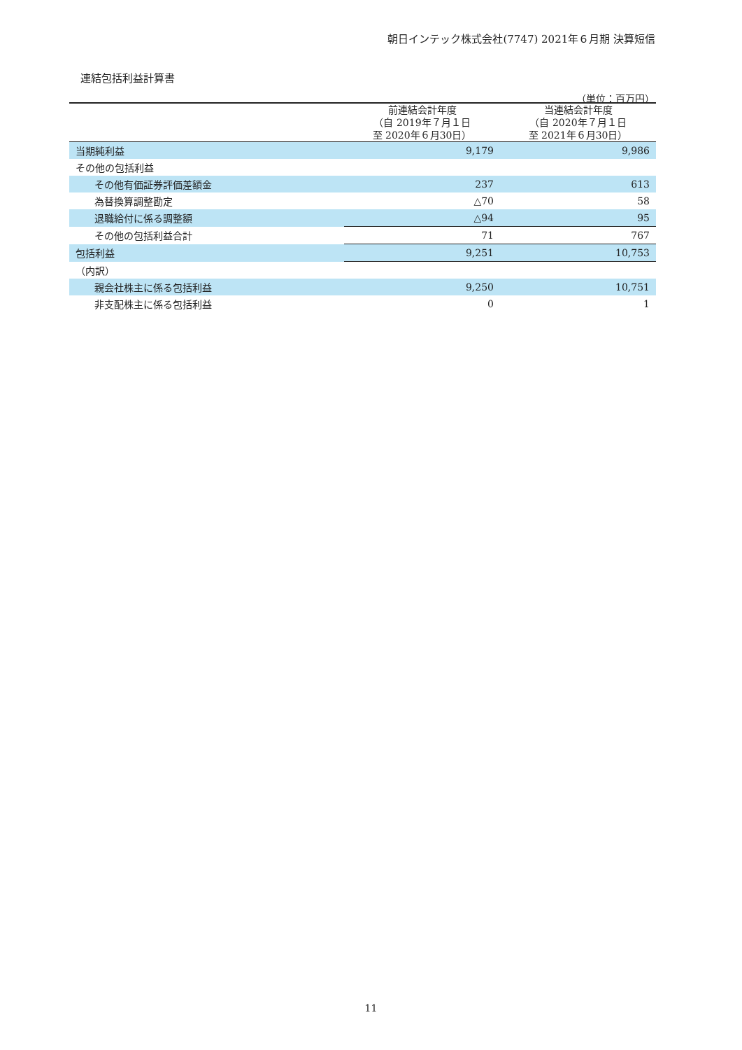朝日インテック株式会社(7747) 2021年６月期 決算短信
連結包括利益計算書
（単位：百万円）
| | 前連結会計年度 （自 2019年７月１日 至 2020年６月30日） | 当連結会計年度 （自 2020年７月１日 至 2021年６月30日） |
| --- | --- | --- |
| 当期純利益 | 9,179 | 9,986 |
| その他の包括利益 | | |
| その他有価証券評価差額金 | 237 | 613 |
| 為替換算調整勘定 | △70 | 58 |
| 退職給付に係る調整額 | △94 | 95 |
| その他の包括利益合計 | 71 | 767 |
| 包括利益 | 9,251 | 10,753 |
| （内訳） | | |
| 親会社株主に係る包括利益 | 9,250 | 10,751 |
| 非支配株主に係る包括利益 | 0 | 1 |
11